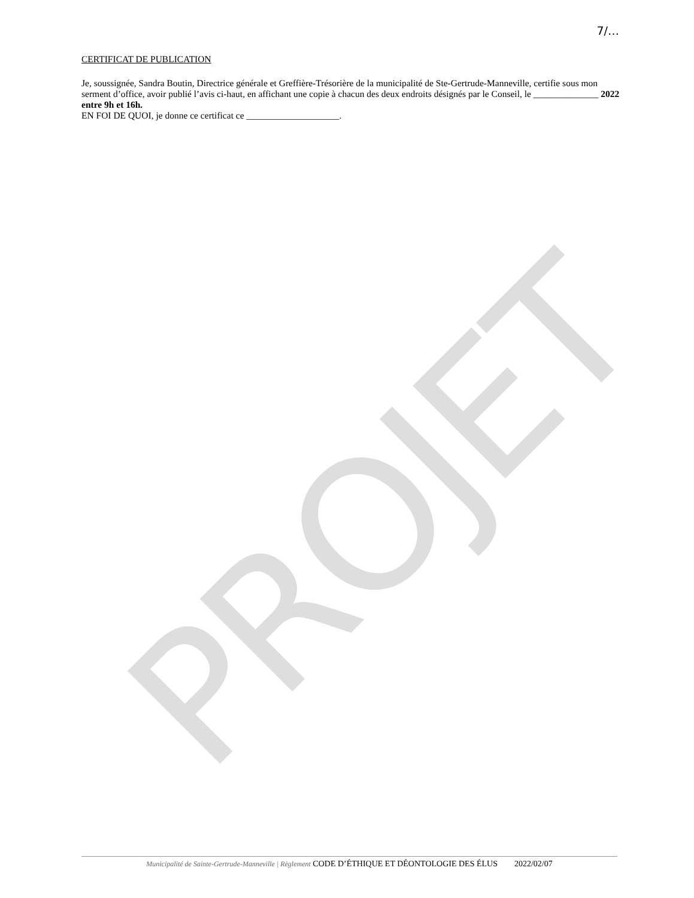PROJET
7/…
CERTIFICAT DE PUBLICATION
Je, soussignée, Sandra Boutin, Directrice générale et Greffière-Trésorière de la municipalité de Ste-Gertrude-Manneville, certifie sous mon serment d’office, avoir publié l’avis ci-haut, en affichant une copie à chacun des deux endroits désignés par le Conseil, le ______________ 2022 entre 9h et 16h.
EN FOI DE QUOI, je donne ce certificat ce ____________________.
Municipalité de Sainte-Gertrude-Manneville | Règlement CODE D’ÉTHIQUE ET DÉONTOLOGIE DES ÉLUS 2022/02/07